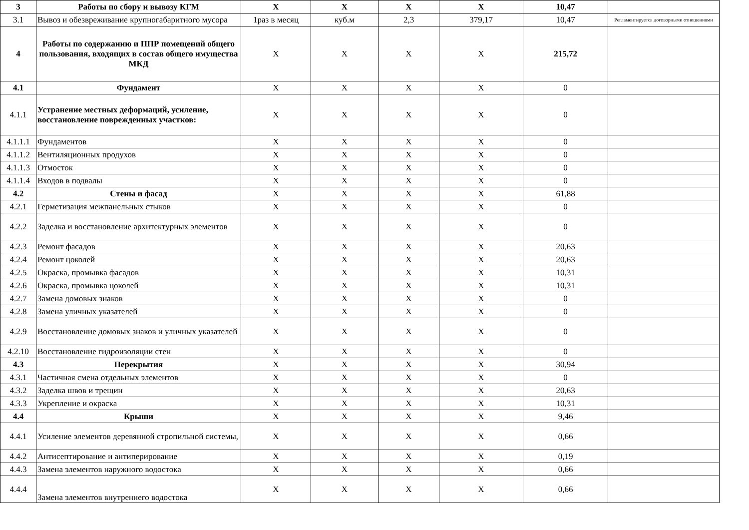| 3 | Работы по сбору и вывозу КГМ | Х | Х | Х | Х | 10,47 | |
| 3.1 | Вывоз и обезвреживание крупногабаритного мусора | 1раз в месяц | куб.м | 2,3 | 379,17 | 10,47 | Регламентируется договорными отношениями |
| 4 | Работы по содержанию и ППР помещений общего пользования, входящих в состав общего имущества МКД | Х | Х | Х | Х | 215,72 | |
| 4.1 | Фундамент | Х | Х | Х | Х | 0 | |
| 4.1.1 | Устранение местных деформаций, усиление, восстановление поврежденных участков: | Х | Х | Х | Х | 0 | |
| 4.1.1.1 | Фундаментов | Х | Х | Х | Х | 0 | |
| 4.1.1.2 | Вентиляционных продухов | Х | Х | Х | Х | 0 | |
| 4.1.1.3 | Отмосток | Х | Х | Х | Х | 0 | |
| 4.1.1.4 | Входов в подвалы | Х | Х | Х | Х | 0 | |
| 4.2 | Стены и фасад | Х | Х | Х | Х | 61,88 | |
| 4.2.1 | Герметизация межпанельных стыков | Х | Х | Х | Х | 0 | |
| 4.2.2 | Заделка и восстановление архитектурных элементов | Х | Х | Х | Х | 0 | |
| 4.2.3 | Ремонт фасадов | Х | Х | Х | Х | 20,63 | |
| 4.2.4 | Ремонт цоколей | Х | Х | Х | Х | 20,63 | |
| 4.2.5 | Окраска, промывка фасадов | Х | Х | Х | Х | 10,31 | |
| 4.2.6 | Окраска, промывка цоколей | Х | Х | Х | Х | 10,31 | |
| 4.2.7 | Замена домовых знаков | Х | Х | Х | Х | 0 | |
| 4.2.8 | Замена уличных указателей | Х | Х | Х | Х | 0 | |
| 4.2.9 | Восстановление домовых знаков и уличных указателей | Х | Х | Х | Х | 0 | |
| 4.2.10 | Восстановление гидроизоляции стен | Х | Х | Х | Х | 0 | |
| 4.3 | Перекрытия | Х | Х | Х | Х | 30,94 | |
| 4.3.1 | Частичная смена отдельных элементов | Х | Х | Х | Х | 0 | |
| 4.3.2 | Заделка швов и трещин | Х | Х | Х | Х | 20,63 | |
| 4.3.3 | Укрепление и окраска | Х | Х | Х | Х | 10,31 | |
| 4.4 | Крыши | Х | Х | Х | Х | 9,46 | |
| 4.4.1 | Усиление элементов деревянной стропильной системы, | Х | Х | Х | Х | 0,66 | |
| 4.4.2 | Антисептирование и антиперирование | Х | Х | Х | Х | 0,19 | |
| 4.4.3 | Замена элементов наружного водостока | Х | Х | Х | Х | 0,66 | |
| 4.4.4 | Замена элементов внутреннего водостока | Х | Х | Х | Х | 0,66 | |